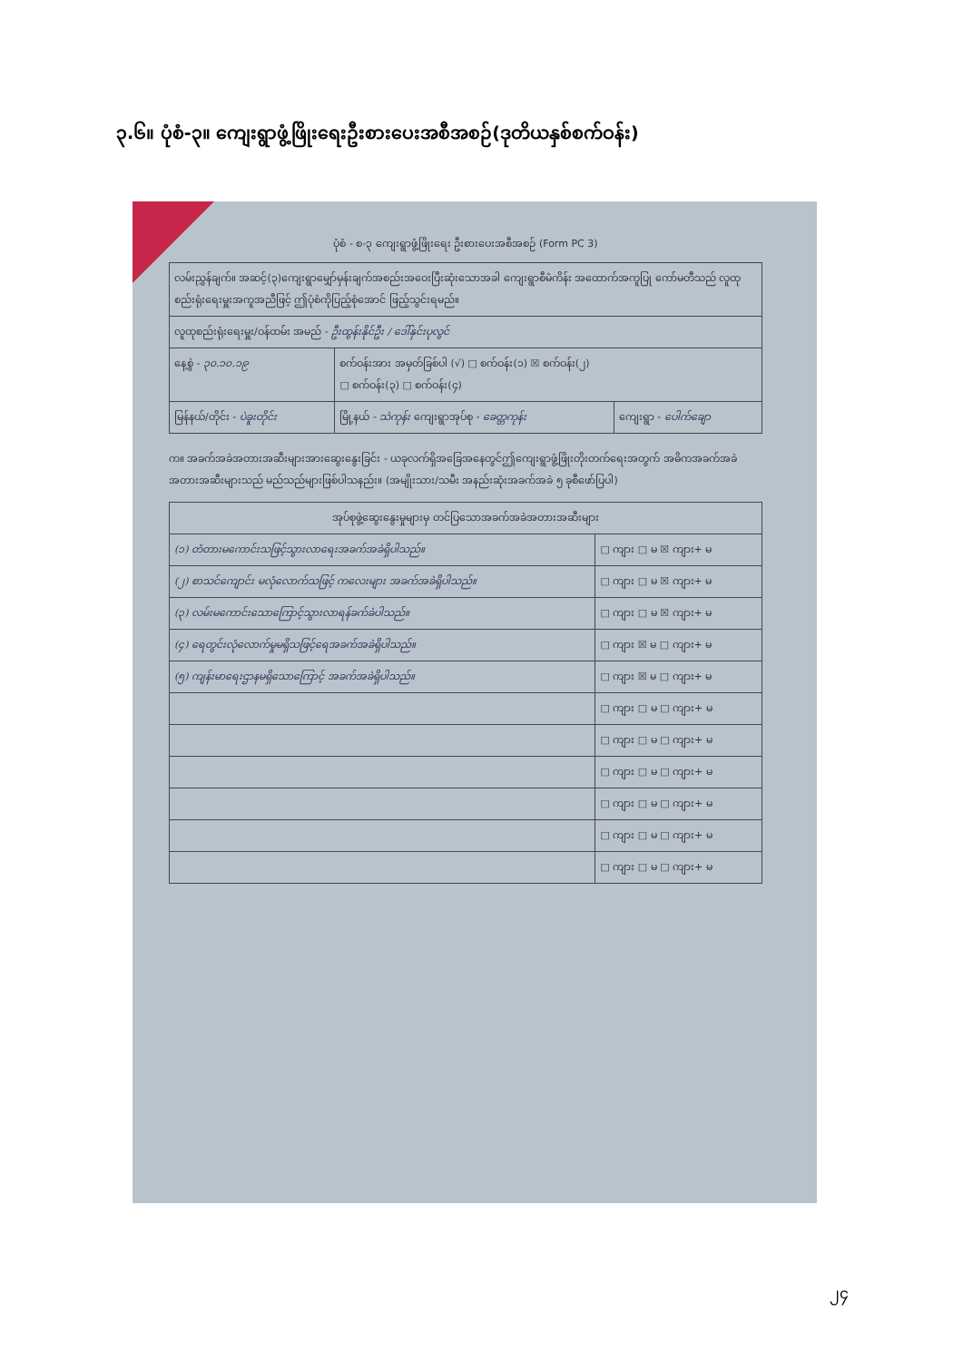၃.၆။ ပုံစံ-၃။ ကျေးရွာဖွံ့ဖြိုးရေးဦးစားပေးအစီအစဉ်(ဒုတိယနှစ်စက်ဝန်း)
ပုံစံ - စ-၃ ကျေးရွာဖွံ့ဖြိုးရေး ဦးစားပေးအစီအစဉ် (Form PC 3)
| လမ်းညွှန်ချက်။ အဆင့်(၃)ကျေးရွာမျှော်မှန်းချက်အစည်းအဝေးပြီးဆုံးသောအခါ ကျေးရွာစီမံကိန်း အထောက်အကူပြု ကော်မတီသည် လူထုစည်းရုံးရေးမှူးအကူအညီဖြင့် ဤပုံစံကိုပြည့်စုံအောင် ဖြည့်သွင်းရမည်။ | | |
| လူထုစည်းရုံးရေးမှူး/ဝန်ထမ်း အမည် - ဦးထွန်းနိုင်ဦး / ဒေါ်နှင်းပုလွင် | | |
| နေ့စွဲ - ၃၀.၁၀.၁၉ | စက်ဝန်းအား အမှတ်ခြစ်ပါ (√) □ စက်ဝန်း(၁) ☒ စက်ဝန်း(၂) □ စက်ဝန်း(၃) □ စက်ဝန်း(၄) | |
| မြန်နယ်/တိုင်း - ပဲခူးတိုင်း | မြို့နယ် - သဲကုန်း ကျေးရွာအုပ်စု - ခေတ္တကုန်း | ကျေးရွာ - ပေါက်ချော |
က။ အခက်အခဲအတားအဆီးများအားဆွေးနွေးခြင်း - ယခုလက်ရှိအခြေအနေတွင်ဤကျေးရွာဖွံ့ဖြိုးတိုးတက်ရေးအတွက် အဓိကအခက်အခဲအတားအဆီးများသည် မည်သည်များဖြစ်ပါသနည်း။ (အမျိုးသား/သမီး အနည်းဆုံးအခက်အခဲ ၅ ခုစီဖော်ပြပါ)
| အုပ်စုဖွဲ့ဆွေးနွေးမှုများမှ တင်ပြသောအခက်အခဲအတားအဆီးများ | |
| --- | --- |
| (၁) တံတားမကောင်းသဖြင့်သွားလာရေးအခက်အခဲရှိပါသည်။ | □ ကျား □ မ ☒ ကျား+ မ |
| (၂) စာသင်ကျောင်း မလုံလောက်သဖြင့် ကလေးများ အခက်အခဲရှိပါသည်။ | □ ကျား □ မ ☒ ကျား+ မ |
| (၃) လမ်းမကောင်းသောကြောင့်သွားလာရန်ခက်ခဲပါသည်။ | □ ကျား □ မ ☒ ကျား+ မ |
| (၄) ရေတွင်းလုံလောက်မှုမရှိသဖြင့်ရေအခက်အခဲရှိပါသည်။ | □ ကျား ☒ မ □ ကျား+ မ |
| (၅) ကျန်းမာရေးဌာနမရှိသောကြောင့် အခက်အခဲရှိပါသည်။ | □ ကျား ☒ မ □ ကျား+ မ |
| | □ ကျား □ မ □ ကျား+ မ |
| | □ ကျား □ မ □ ကျား+ မ |
| | □ ကျား □ မ □ ကျား+ မ |
| | □ ကျား □ မ □ ကျား+ မ |
| | □ ကျား □ မ □ ကျား+ မ |
| | □ ကျား □ မ □ ကျား+ မ |
၂၄